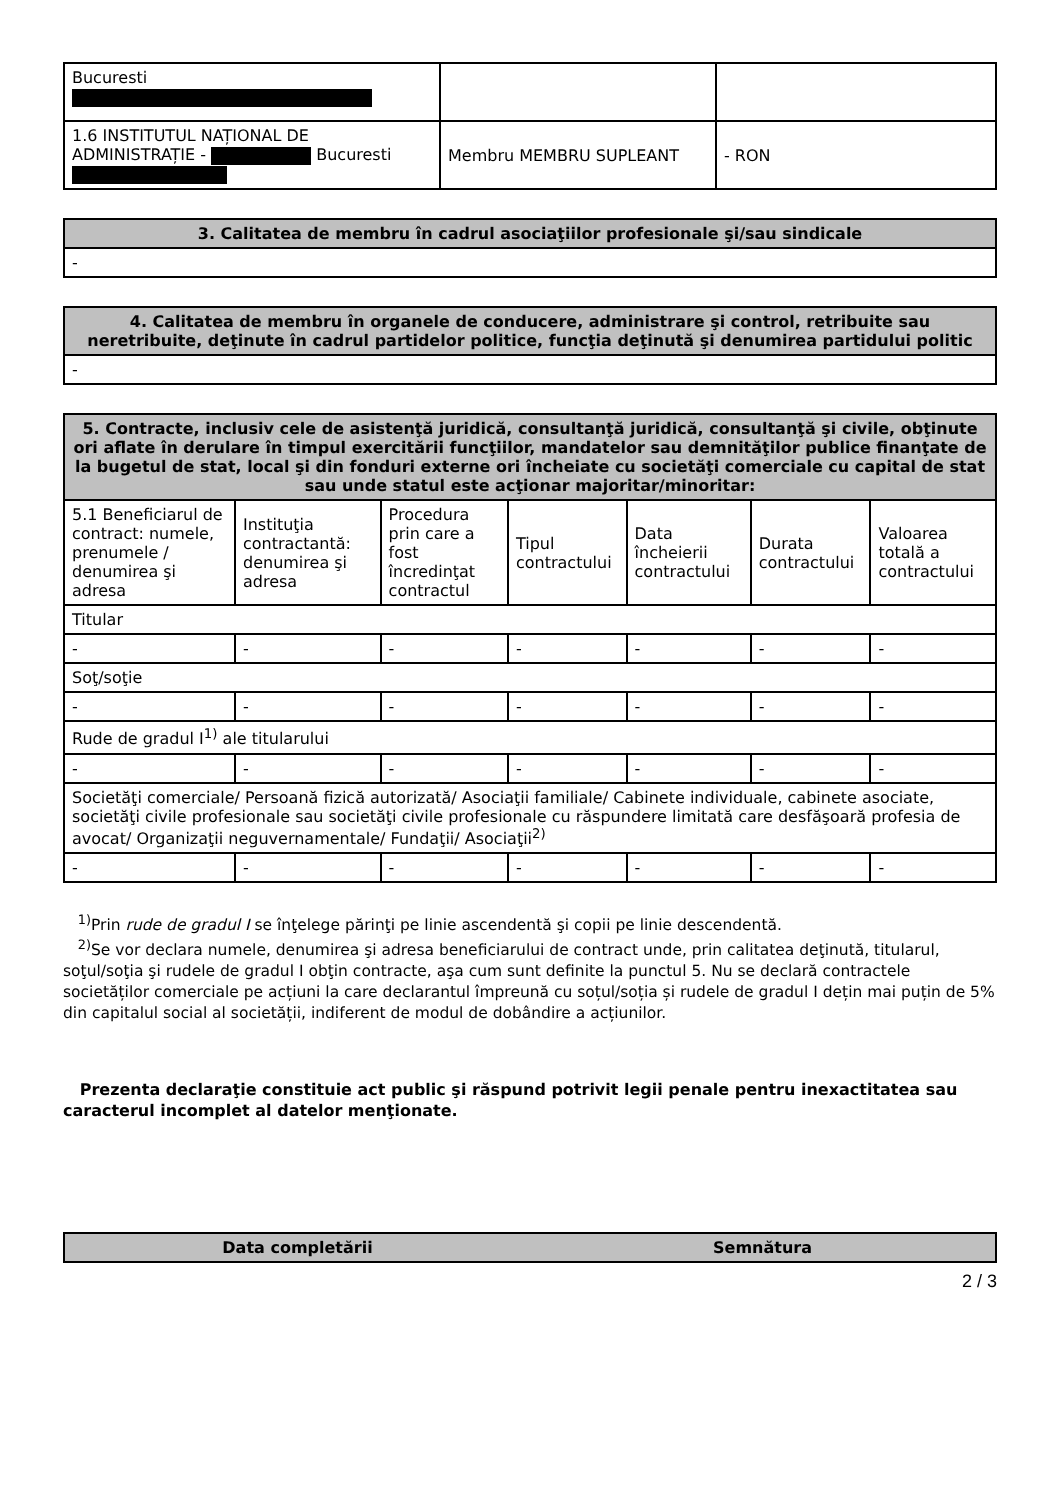| Bucuresti | | |
| 1.6 INSTITUTUL NAȚIONAL DE ADMINISTRAȚIE - Bucuresti | Membru MEMBRU SUPLEANT | - RON |
| 3. Calitatea de membru în cadrul asociaţiilor profesionale şi/sau sindicale |
| --- |
| - |
| 4. Calitatea de membru în organele de conducere, administrare şi control, retribuite sau neretribuite, deţinute în cadrul partidelor politice, funcţia deţinută şi denumirea partidului politic |
| --- |
| - |
| 5. Contracte, inclusiv cele de asistenţă juridică, consultanţă juridică, consultanţă şi civile, obţinute ori aflate în derulare în timpul exercitării funcţiilor, mandatelor sau demnităţilor publice finanţate de la bugetul de stat, local şi din fonduri externe ori încheiate cu societăţi comerciale cu capital de stat sau unde statul este acţionar majoritar/minoritar: | | | | | | |
| --- | --- | --- | --- | --- | --- | --- |
| 5.1 Beneficiarul de contract: numele, prenumele / denumirea şi adresa | Instituţia contractantă: denumirea şi adresa | Procedura prin care a fost încredinţat contractul | Tipul contractului | Data încheierii contractului | Durata contractului | Valoarea totală a contractului |
| Titular | | | | | | |
| - | - | - | - | - | - | - |
| Soţ/soţie | | | | | | |
| - | - | - | - | - | - | - |
| Rude de gradul I<sup>1)</sup> ale titularului | | | | | | |
| - | - | - | - | - | - | - |
| Societăţi comerciale/ Persoană fizică autorizată/ Asociaţii familiale/ Cabinete individuale, cabinete asociate, societăţi civile profesionale sau societăţi civile profesionale cu răspundere limitată care desfăşoară profesia de avocat/ Organizaţii neguvernamentale/ Fundaţii/ Asociaţii<sup>2)</sup> | | | | | | |
| - | - | - | - | - | - | - |
<sup>1)</sup> Prin rude de gradul I se înţelege părinţi pe linie ascendentă şi copii pe linie descendentă.
<sup>2)</sup> Se vor declara numele, denumirea şi adresa beneficiarului de contract unde, prin calitatea deţinută, titularul, soţul/soţia şi rudele de gradul I obţin contracte, aşa cum sunt definite la punctul 5. Nu se declară contractele societăților comerciale pe acțiuni la care declarantul împreună cu soțul/soția și rudele de gradul I dețin mai puțin de 5% din capitalul social al societății, indiferent de modul de dobândire a acțiunilor.
Prezenta declaraţie constituie act public şi răspund potrivit legii penale pentru inexactitatea sau caracterul incomplet al datelor menţionate.
| Data completării | Semnătura |
| --- | --- |
2 / 3